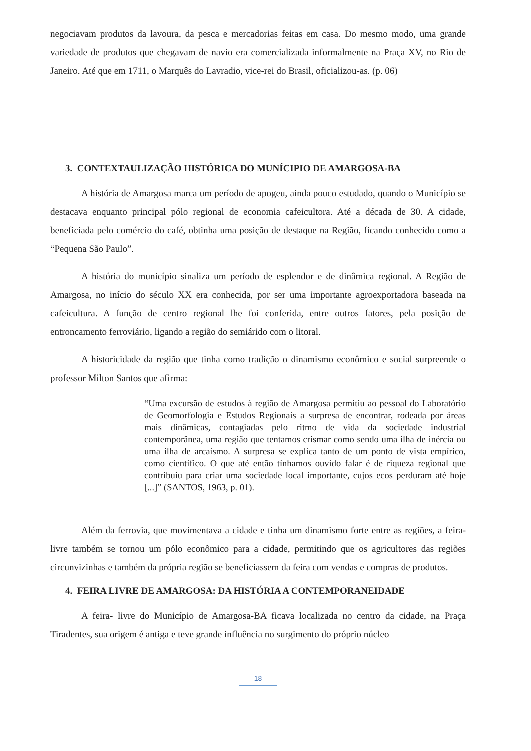negociavam produtos da lavoura, da pesca e mercadorias feitas em casa. Do mesmo modo, uma grande variedade de produtos que chegavam de navio era comercializada informalmente na Praça XV, no Rio de Janeiro. Até que em 1711, o Marquês do Lavradio, vice-rei do Brasil, oficializou-as. (p. 06)
3. CONTEXTAULIZAÇÃO HISTÓRICA DO MUNÍCIPIO DE AMARGOSA-BA
A história de Amargosa marca um período de apogeu, ainda pouco estudado, quando o Município se destacava enquanto principal pólo regional de economia cafeicultora. Até a década de 30. A cidade, beneficiada pelo comércio do café, obtinha uma posição de destaque na Região, ficando conhecido como a “Pequena São Paulo”.
A história do município sinaliza um período de esplendor e de dinâmica regional. A Região de Amargosa, no início do século XX era conhecida, por ser uma importante agroexportadora baseada na cafeicultura. A função de centro regional lhe foi conferida, entre outros fatores, pela posição de entroncamento ferroviário, ligando a região do semiárido com o litoral.
A historicidade da região que tinha como tradição o dinamismo econômico e social surpreende o professor Milton Santos que afirma:
“Uma excursão de estudos à região de Amargosa permitiu ao pessoal do Laboratório de Geomorfologia e Estudos Regionais a surpresa de encontrar, rodeada por áreas mais dinâmicas, contagiadas pelo ritmo de vida da sociedade industrial contemporânea, uma região que tentamos crismar como sendo uma ilha de inércia ou uma ilha de arcaísmo. A surpresa se explica tanto de um ponto de vista empírico, como científico. O que até então tínhamos ouvido falar é de riqueza regional que contribuiu para criar uma sociedade local importante, cujos ecos perduram até hoje [...]” (SANTOS, 1963, p. 01).
Além da ferrovia, que movimentava a cidade e tinha um dinamismo forte entre as regiões, a feira- livre também se tornou um pólo econômico para a cidade, permitindo que os agricultores das regiões circunvizinhas e também da própria região se beneficiassem da feira com vendas e compras de produtos.
4. FEIRA LIVRE DE AMARGOSA: DA HISTÓRIA A CONTEMPORANEIDADE
A feira- livre do Município de Amargosa-BA ficava localizada no centro da cidade, na Praça Tiradentes, sua origem é antiga e teve grande influência no surgimento do próprio núcleo
18